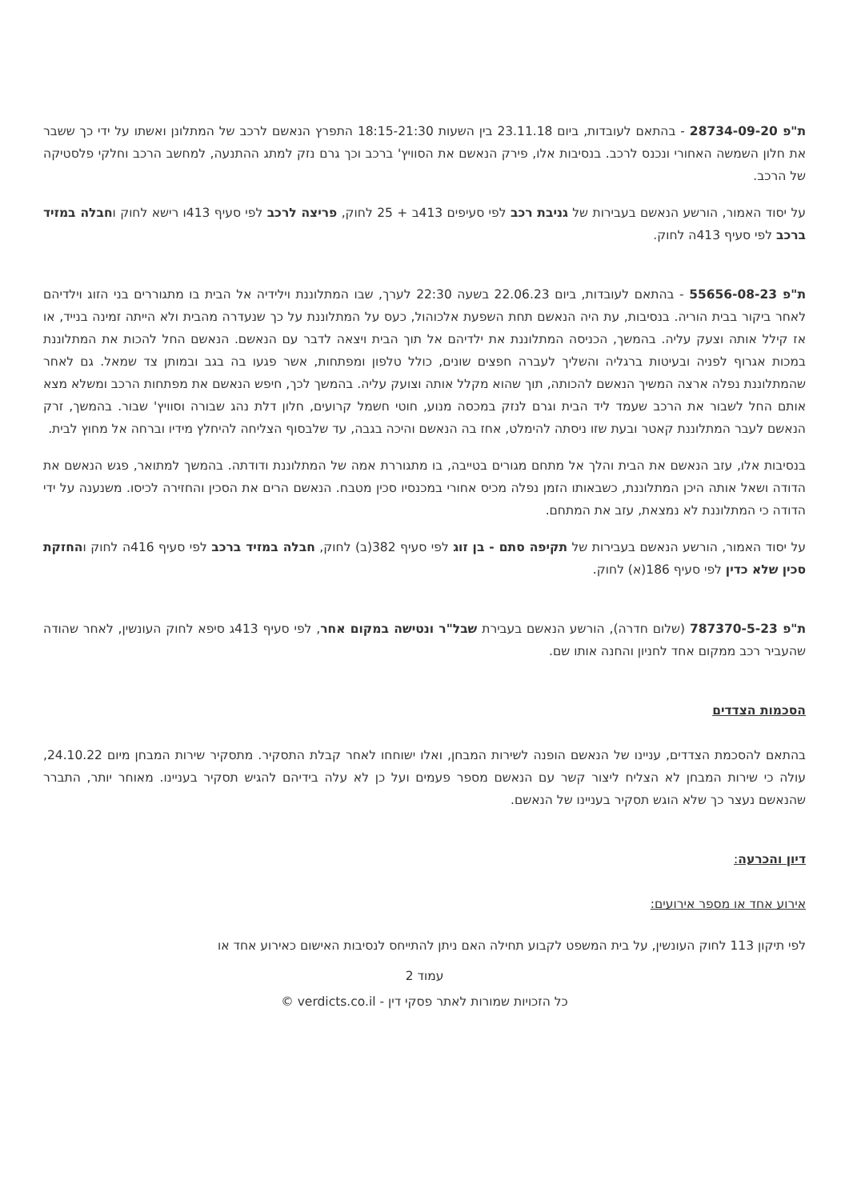ת"פ 28734-09-20 - בהתאם לעובדות, ביום 23.11.18 בין השעות 18:15-21:30 התפרץ הנאשם לרכב של המתלונן ואשתו על ידי כך ששבר את חלון השמשה האחורי ונכנס לרכב. בנסיבות אלו, פירק הנאשם את הסוויץ' ברכב וכך גרם נזק למתג ההתנעה, למחשב הרכב וחלקי פלסטיקה של הרכב.
על יסוד האמור, הורשע הנאשם בעבירות של גניבת רכב לפי סעיפים 413ב + 25 לחוק, פריצה לרכב לפי סעיף 413ו רישא לחוק וחבלה במזיד ברכב לפי סעיף 413ה לחוק.
ת"פ 55656-08-23 - בהתאם לעובדות, ביום 22.06.23 בשעה 22:30 לערך, שבו המתלוננת וילידיה אל הבית בו מתגוררים בני הזוג וילדיהם לאחר ביקור בבית הוריה. בנסיבות, עת היה הנאשם תחת השפעת אלכוהול, כעס על המתלוננת על כך שנעדרה מהבית ולא הייתה זמינה בנייד, או אז קילל אותה וצעק עליה. בהמשך, הכניסה המתלוננת את ילדיהם אל תוך הבית ויצאה לדבר עם הנאשם. הנאשם החל להכות את המתלוננת במכות אגרוף לפניה ובעיטות ברגליה והשליך לעברה חפצים שונים, כולל טלפון ומפתחות, אשר פגעו בה בגב ובמותן צד שמאל. גם לאחר שהמתלוננת נפלה ארצה המשיך הנאשם להכותה, תוך שהוא מקלל אותה וצועק עליה. בהמשך לכך, חיפש הנאשם את מפתחות הרכב ומשלא מצא אותם החל לשבור את הרכב שעמד ליד הבית וגרם לנזק במכסה מנוע, חוטי חשמל קרועים, חלון דלת נהג שבורה וסוויץ' שבור. בהמשך, זרק הנאשם לעבר המתלוננת קאטר ובעת שזו ניסתה להימלט, אחז בה הנאשם והיכה בגבה, עד שלבסוף הצליחה להיחלץ מידיו וברחה אל מחוץ לבית.
בנסיבות אלו, עזב הנאשם את הבית והלך אל מתחם מגורים בטייבה, בו מתגוררת אמה של המתלוננת ודודתה. בהמשך למתואר, פגש הנאשם את הדודה ושאל אותה היכן המתלוננת, כשבאותו הזמן נפלה מכיס אחורי במכנסיו סכין מטבח. הנאשם הרים את הסכין והחזירה לכיסו. משנענה על ידי הדודה כי המתלוננת לא נמצאת, עזב את המתחם.
על יסוד האמור, הורשע הנאשם בעבירות של תקיפה סתם - בן זוג לפי סעיף 382(ב) לחוק, חבלה במזיד ברכב לפי סעיף 416ה לחוק והחזקת סכין שלא כדין לפי סעיף 186(א) לחוק.
ת"פ 787370-5-23 (שלום חדרה), הורשע הנאשם בעבירת שבל"ר ונטישה במקום אחר, לפי סעיף 413ג סיפא לחוק העונשין, לאחר שהודה שהעביר רכב ממקום אחד לחניון והחנה אותו שם.
הסכמות הצדדים
בהתאם להסכמת הצדדים, עניינו של הנאשם הופנה לשירות המבחן, ואלו ישוחחו לאחר קבלת התסקיר. מתסקיר שירות המבחן מיום 24.10.22, עולה כי שירות המבחן לא הצליח ליצור קשר עם הנאשם מספר פעמים ועל כן לא עלה בידיהם להגיש תסקיר בעניינו. מאוחר יותר, התברר שהנאשם נעצר כך שלא הוגש תסקיר בעניינו של הנאשם.
דיון והכרעה:
אירוע אחד או מספר אירועים:
לפי תיקון 113 לחוק העונשין, על בית המשפט לקבוע תחילה האם ניתן להתייחס לנסיבות האישום כאירוע אחד או
עמוד 2
כל הזכויות שמורות לאתר פסקי דין - verdicts.co.il ©